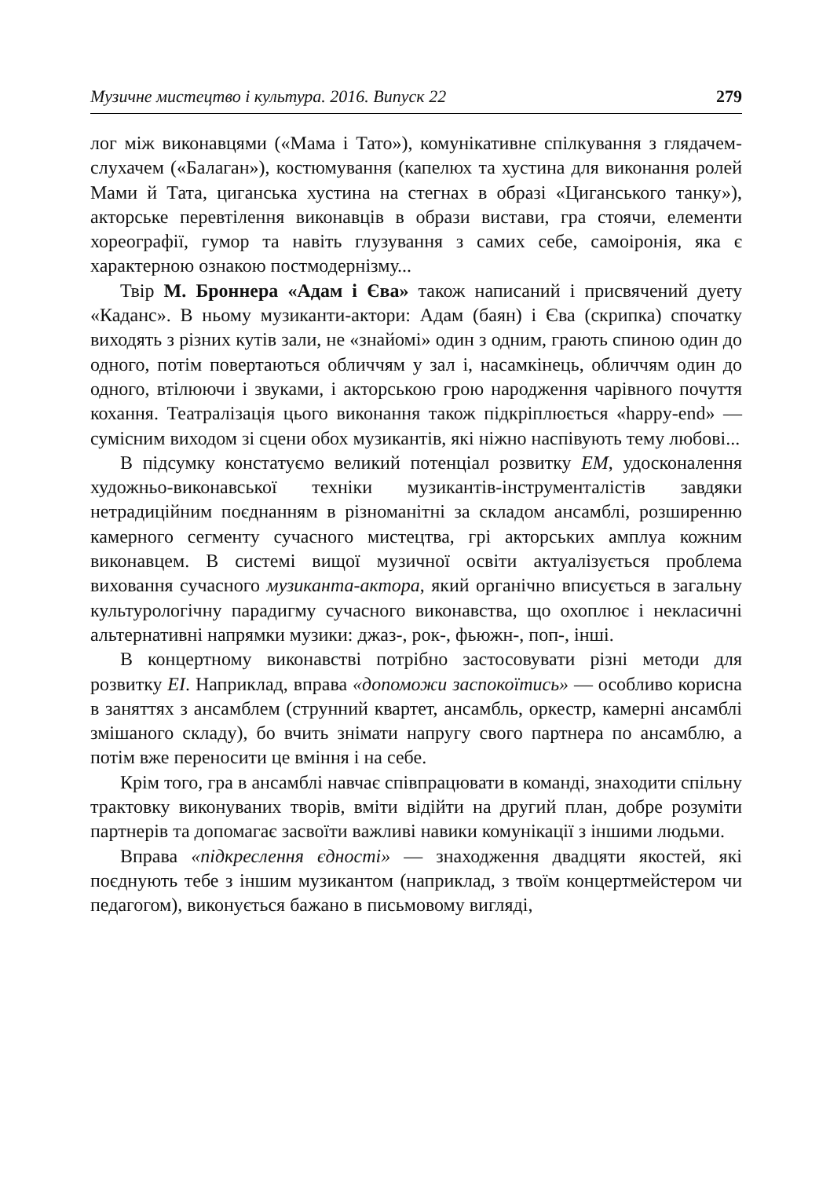Музичне мистецтво і культура. 2016. Випуск 22 279
лог між виконавцями («Мама і Тато»), комунікативне спілкування з глядачем-слухачем («Балаган»), костюмування (капелюх та хустина для виконання ролей Мами й Тата, циганська хустина на стегнах в образі «Циганського танку»), акторське перевтілення виконавців в образи вистави, гра стоячи, елементи хореографії, гумор та навіть глузування з самих себе, самоіронія, яка є характерною ознакою постмодернізму...
Твір М. Броннера «Адам і Єва» також написаний і присвячений дуету «Каданс». В ньому музиканти-актори: Адам (баян) і Єва (скрипка) спочатку виходять з різних кутів зали, не «знайомі» один з одним, грають спиною один до одного, потім повертаються обличчям у зал і, насамкінець, обличчям один до одного, втілюючи і звуками, і акторською грою народження чарівного почуття кохання. Театралізація цього виконання також підкріплюється «happy-end» — сумісним виходом зі сцени обох музикантів, які ніжно наспівують тему любові...
В підсумку констатуємо великий потенціал розвитку ЕМ, удосконалення художньо-виконавської техніки музикантів-інструменталістів завдяки нетрадиційним поєднанням в різноманітні за складом ансамблі, розширенню камерного сегменту сучасного мистецтва, грі акторських амплуа кожним виконавцем. В системі вищої музичної освіти актуалізується проблема виховання сучасного музиканта-актора, який органічно вписується в загальну культурологічну парадигму сучасного виконавства, що охоплює і некласичні альтернативні напрямки музики: джаз-, рок-, фьюжн-, поп-, інші.
В концертному виконавстві потрібно застосовувати різні методи для розвитку ЕІ. Наприклад, вправа «допоможи заспокоїтись» — особливо корисна в заняттях з ансамблем (струнний квартет, ансамбль, оркестр, камерні ансамблі змішаного складу), бо вчить знімати напругу свого партнера по ансамблю, а потім вже переносити це вміння і на себе.
Крім того, гра в ансамблі навчає співпрацювати в команді, знаходити спільну трактовку виконуваних творів, вміти відійти на другий план, добре розуміти партнерів та допомагає засвоїти важливі навики комунікації з іншими людьми.
Вправа «підкреслення єдності» — знаходження двадцяти якостей, які поєднують тебе з іншим музикантом (наприклад, з твоїм концертмейстером чи педагогом), виконується бажано в письмовому вигляді,